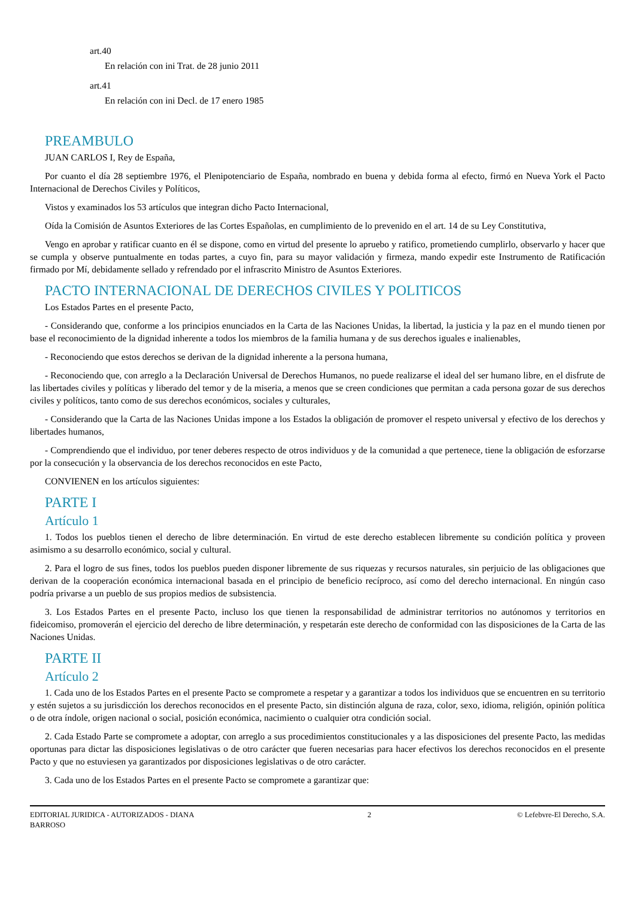art.40
En relación con ini Trat. de 28 junio 2011
art.41
En relación con ini Decl. de 17 enero 1985
PREAMBULO
JUAN CARLOS I, Rey de España,
Por cuanto el día 28 septiembre 1976, el Plenipotenciario de España, nombrado en buena y debida forma al efecto, firmó en Nueva York el Pacto Internacional de Derechos Civiles y Políticos,
Vistos y examinados los 53 artículos que integran dicho Pacto Internacional,
Oída la Comisión de Asuntos Exteriores de las Cortes Españolas, en cumplimiento de lo prevenido en el art. 14 de su Ley Constitutiva,
Vengo en aprobar y ratificar cuanto en él se dispone, como en virtud del presente lo apruebo y ratifico, prometiendo cumplirlo, observarlo y hacer que se cumpla y observe puntualmente en todas partes, a cuyo fin, para su mayor validación y firmeza, mando expedir este Instrumento de Ratificación firmado por Mí, debidamente sellado y refrendado por el infrascrito Ministro de Asuntos Exteriores.
PACTO INTERNACIONAL DE DERECHOS CIVILES Y POLITICOS
Los Estados Partes en el presente Pacto,
- Considerando que, conforme a los principios enunciados en la Carta de las Naciones Unidas, la libertad, la justicia y la paz en el mundo tienen por base el reconocimiento de la dignidad inherente a todos los miembros de la familia humana y de sus derechos iguales e inalienables,
- Reconociendo que estos derechos se derivan de la dignidad inherente a la persona humana,
- Reconociendo que, con arreglo a la Declaración Universal de Derechos Humanos, no puede realizarse el ideal del ser humano libre, en el disfrute de las libertades civiles y políticas y liberado del temor y de la miseria, a menos que se creen condiciones que permitan a cada persona gozar de sus derechos civiles y políticos, tanto como de sus derechos económicos, sociales y culturales,
- Considerando que la Carta de las Naciones Unidas impone a los Estados la obligación de promover el respeto universal y efectivo de los derechos y libertades humanos,
- Comprendiendo que el individuo, por tener deberes respecto de otros individuos y de la comunidad a que pertenece, tiene la obligación de esforzarse por la consecución y la observancia de los derechos reconocidos en este Pacto,
CONVIENEN en los artículos siguientes:
PARTE I
Artículo 1
1. Todos los pueblos tienen el derecho de libre determinación. En virtud de este derecho establecen libremente su condición política y proveen asimismo a su desarrollo económico, social y cultural.
2. Para el logro de sus fines, todos los pueblos pueden disponer libremente de sus riquezas y recursos naturales, sin perjuicio de las obligaciones que derivan de la cooperación económica internacional basada en el principio de beneficio recíproco, así como del derecho internacional. En ningún caso podría privarse a un pueblo de sus propios medios de subsistencia.
3. Los Estados Partes en el presente Pacto, incluso los que tienen la responsabilidad de administrar territorios no autónomos y territorios en fideicomiso, promoverán el ejercicio del derecho de libre determinación, y respetarán este derecho de conformidad con las disposiciones de la Carta de las Naciones Unidas.
PARTE II
Artículo 2
1. Cada uno de los Estados Partes en el presente Pacto se compromete a respetar y a garantizar a todos los individuos que se encuentren en su territorio y estén sujetos a su jurisdicción los derechos reconocidos en el presente Pacto, sin distinción alguna de raza, color, sexo, idioma, religión, opinión política o de otra índole, origen nacional o social, posición económica, nacimiento o cualquier otra condición social.
2. Cada Estado Parte se compromete a adoptar, con arreglo a sus procedimientos constitucionales y a las disposiciones del presente Pacto, las medidas oportunas para dictar las disposiciones legislativas o de otro carácter que fueren necesarias para hacer efectivos los derechos reconocidos en el presente Pacto y que no estuviesen ya garantizados por disposiciones legislativas o de otro carácter.
3. Cada uno de los Estados Partes en el presente Pacto se compromete a garantizar que:
EDITORIAL JURIDICA - AUTORIZADOS - DIANA BARROSO
2 © Lefebvre-El Derecho, S.A.